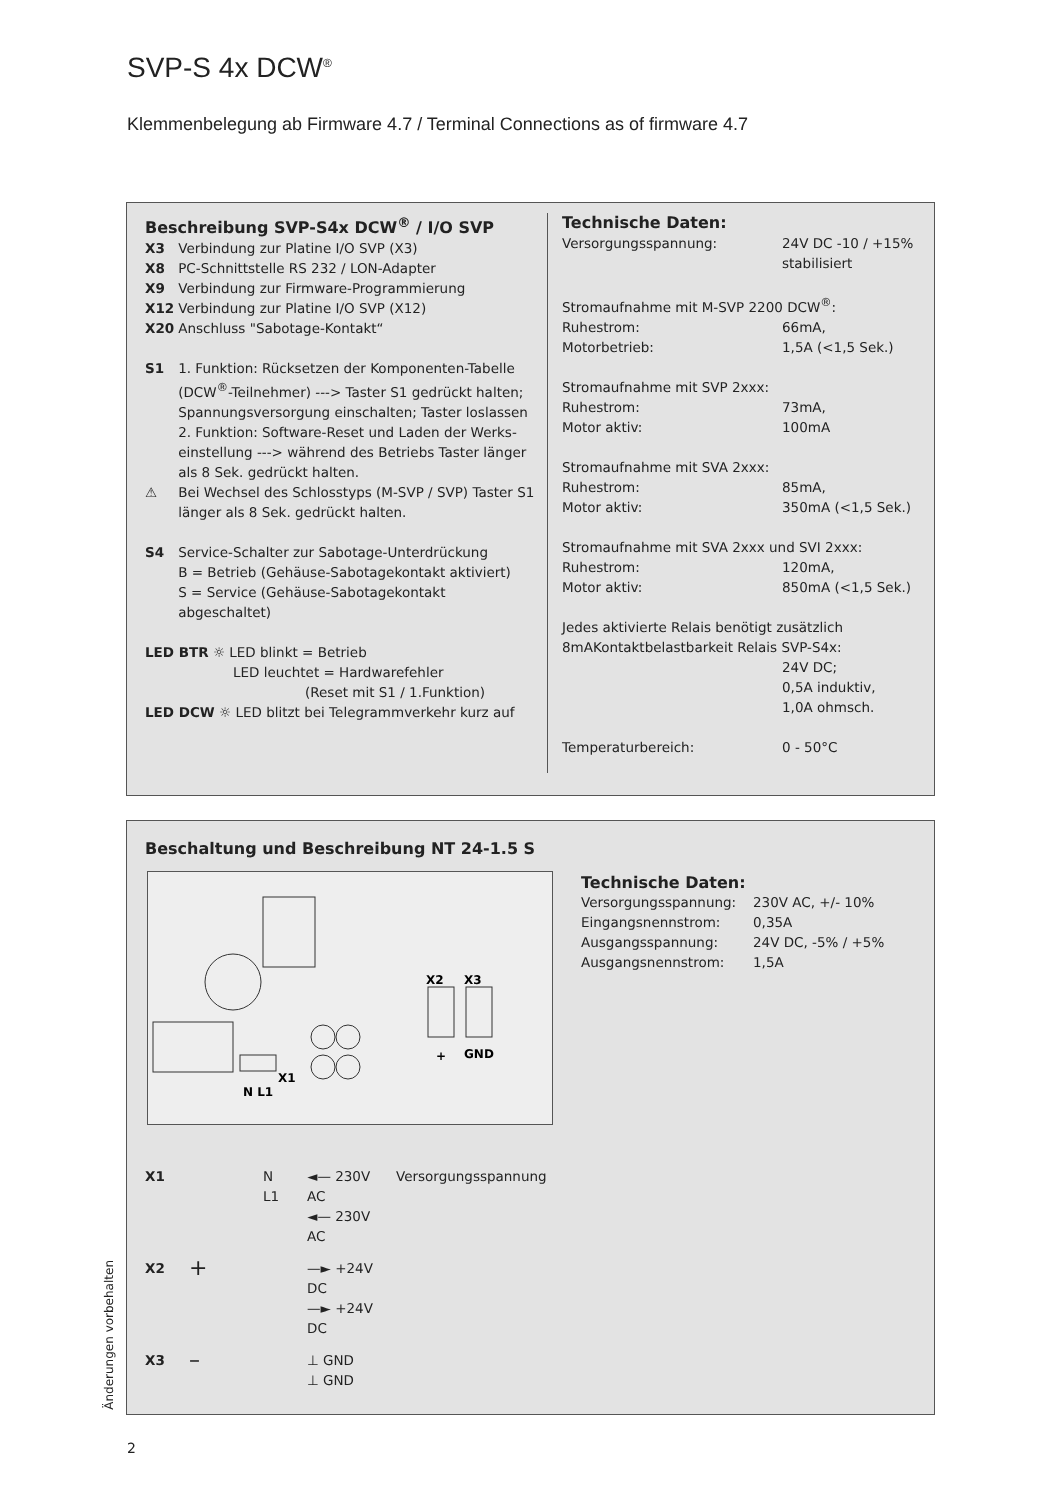SVP-S 4x DCW<sup>®</sup>
Klemmenbelegung ab Firmware 4.7 / Terminal Connections as of firmware 4.7
Beschreibung SVP-S4x DCW<sup>®</sup> / I/O SVP
| X3 | Verbindung zur Platine I/O SVP (X3) |
| X8 | PC-Schnittstelle RS 232 / LON-Adapter |
| X9 | Verbindung zur Firmware-Programmierung |
| X12 | Verbindung zur Platine I/O SVP (X12) |
| X20 | Anschluss "Sabotage-Kontakt“ |
| S1 | 1. Funktion: Rücksetzen der Komponenten-Tabelle (DCW<sup>®</sup>-Teilnehmer) ---> Taster S1 gedrückt halten; Spannungsversorgung einschalten; Taster loslassen 2. Funktion: Software-Reset und Laden der Werks­einstellung ---> während des Betriebs Taster länger als 8 Sek. gedrückt halten. |
| ⚠ | Bei Wechsel des Schlosstyps (M-SVP / SVP) Taster S1 länger als 8 Sek. gedrückt halten. |
| S4 | Service-Schalter zur Sabotage-Unterdrückung B = Betrieb (Gehäuse-Sabotagekontakt aktiviert) S = Service (Gehäuse-Sabotagekontakt abgeschaltet) |
LED BTR ☼ LED blinkt = Betrieb
LED leuchtet = Hardwarefehler
(Reset mit S1 / 1.Funktion)
LED DCW ☼ LED blitzt bei Telegrammverkehr kurz auf
Technische Daten:
| Versorgungsspannung: | 24V DC -10 / +15% stabilisiert |
| Stromaufnahme mit M-SVP 2200 DCW<sup>®</sup>: | |
| Ruhestrom: | 66mA, |
| Motorbetrieb: | 1,5A (<1,5 Sek.) |
| Stromaufnahme mit SVP 2xxx: | |
| Ruhestrom: | 73mA, |
| Motor aktiv: | 100mA |
| Stromaufnahme mit SVA 2xxx: | |
| Ruhestrom: | 85mA, |
| Motor aktiv: | 350mA (<1,5 Sek.) |
| Stromaufnahme mit SVA 2xxx und SVI 2xxx: | |
| Ruhestrom: | 120mA, |
| Motor aktiv: | 850mA (<1,5 Sek.) |
| Jedes aktivierte Relais benötigt zusätzlich 8mAKontaktbelastbarkeit Relais SVP-S4x: | |
| | 24V DC; 0,5A induktiv, 1,0A ohmsch. |
| Temperaturbereich: | 0 - 50°C |
Beschaltung und Beschreibung NT 24-1.5 S
X2
X3
+
GND
X1
N L1
Technische Daten:
| Versorgungsspannung: | 230V AC, +/- 10% |
| Eingangsnennstrom: | 0,35A |
| Ausgangsspannung: | 24V DC, -5% / +5% |
| Ausgangsnennstrom: | 1,5A |
| X1 | | N L1 | ◄— 230V AC ◄— 230V AC | Versorgungsspannung |
| X2 | + | | —► +24V DC —► +24V DC | |
| X3 | – | | ⊥ GND ⊥ GND | |
Änderungen vorbehalten
2